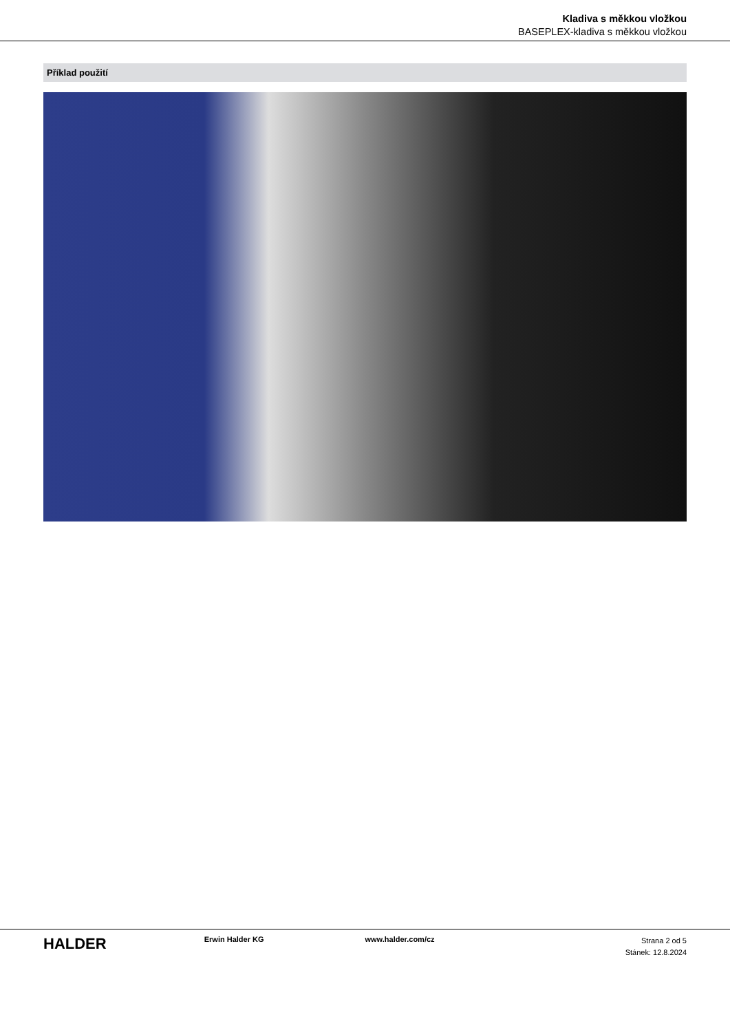Kladiva s měkkou vložkou
BASEPLEX-kladiva s měkkou vložkou
Příklad použití
HALDER
Erwin Halder KG www.halder.com/cz
Strana 2 od 5
Stánek: 12.8.2024